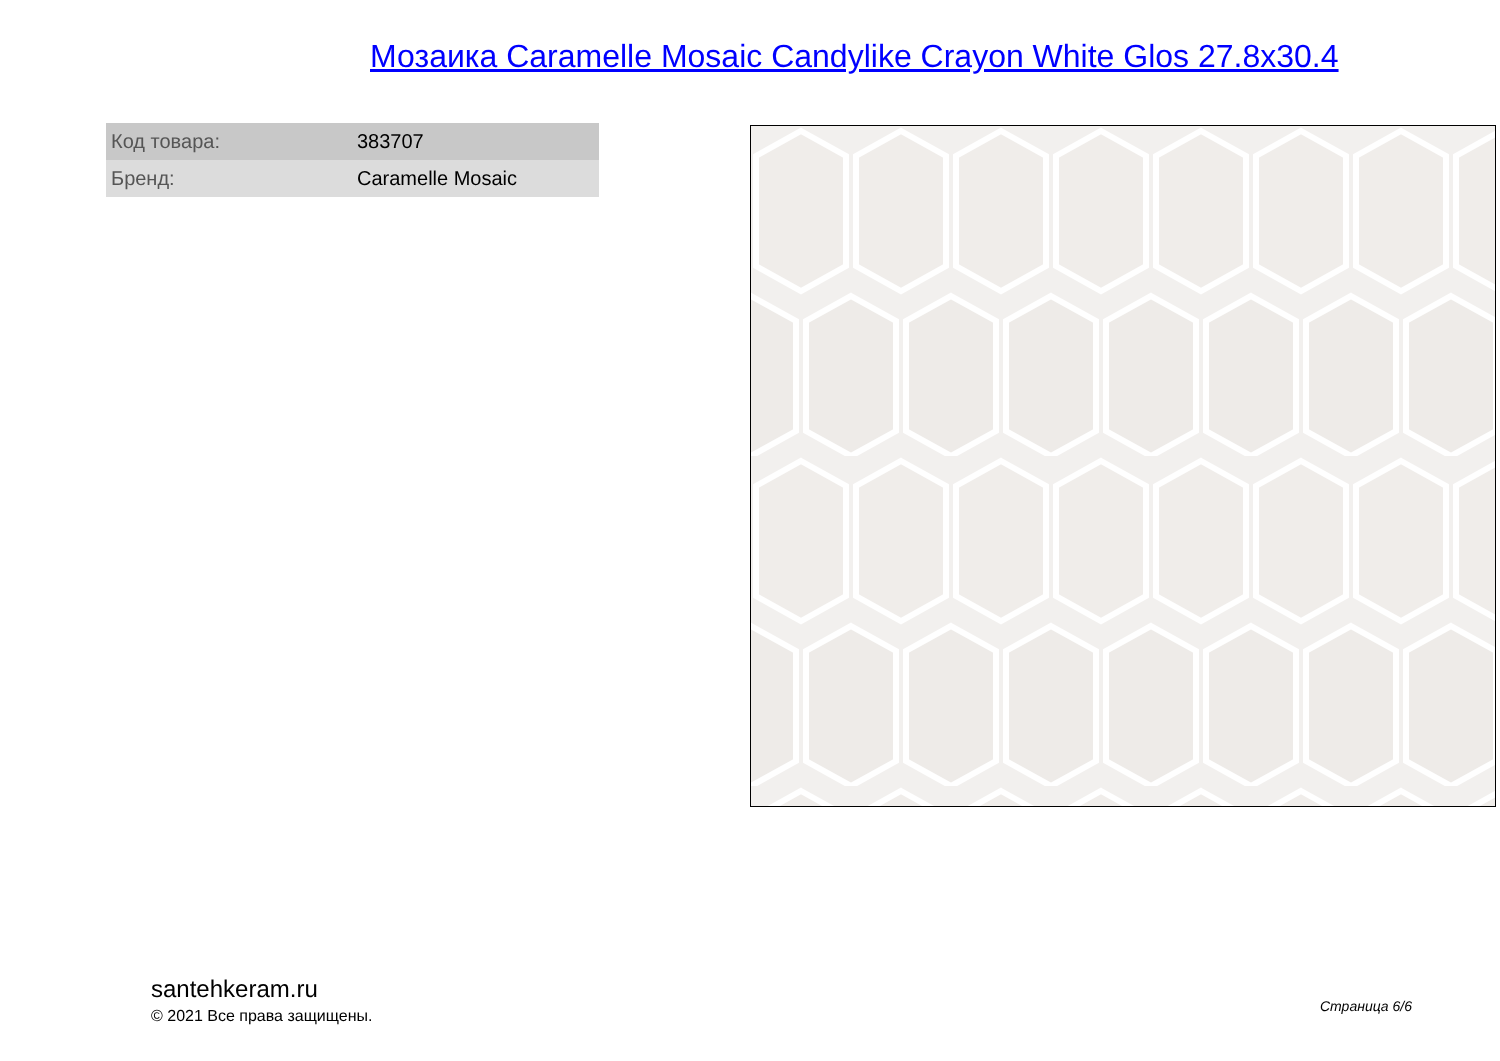Мозаика Caramelle Mosaic Candylike Crayon White Glos 27.8x30.4
| Код товара: | 383707 |
| Бренд: | Caramelle Mosaic |
santehkeram.ru
© 2021 Все права защищены.
Страница 6/6